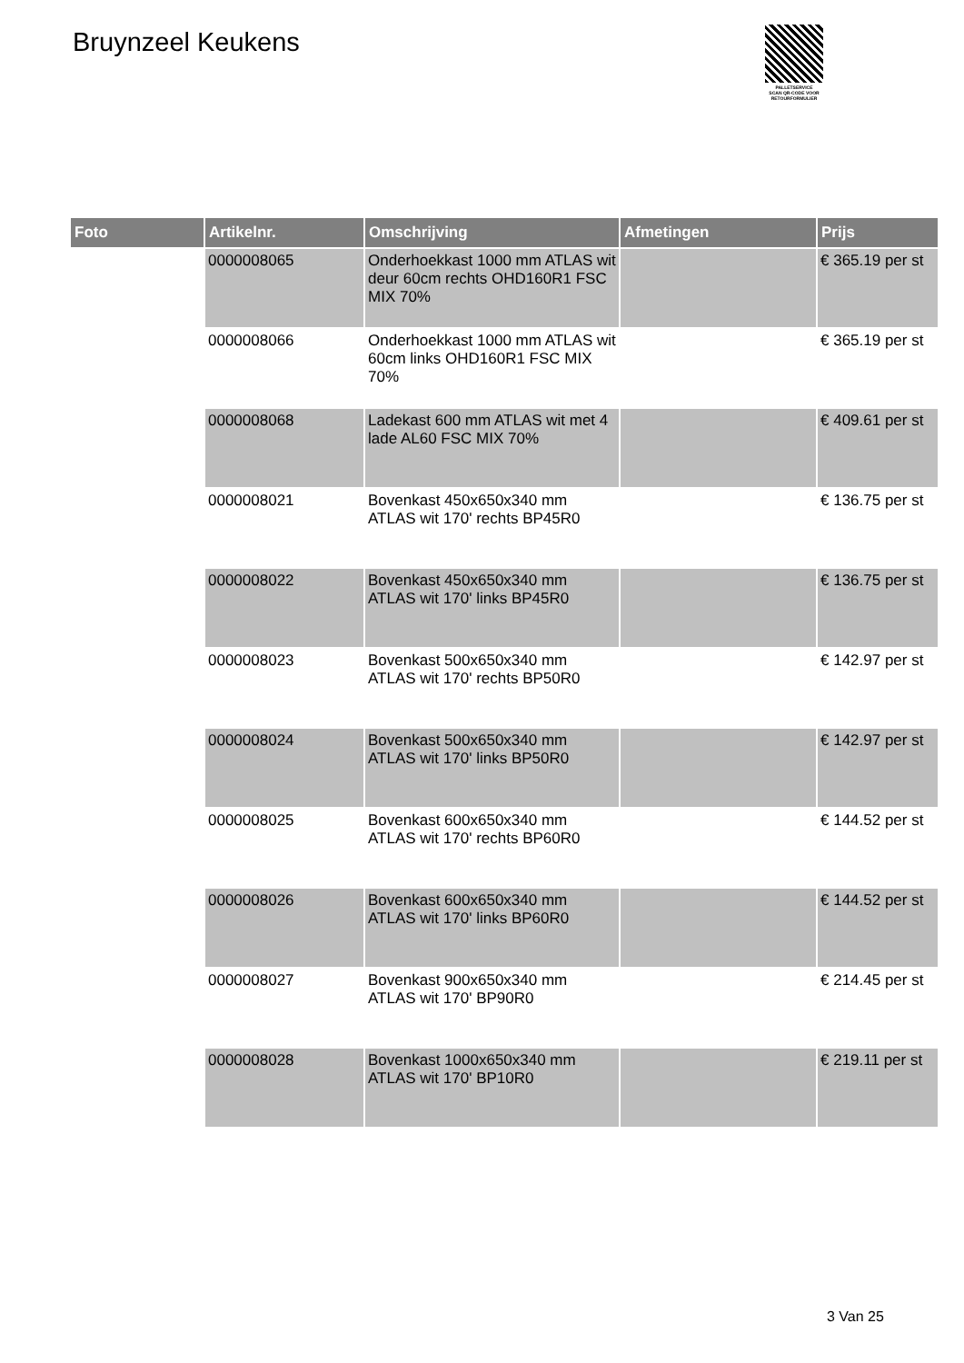Bruynzeel Keukens
PALLETSERVICE
SCAN QR-CODE VOOR RETOURFORMULIER
| Foto | Artikelnr. | Omschrijving | Afmetingen | Prijs |
| --- | --- | --- | --- | --- |
| | 0000008065 | Onderhoekkast 1000 mm ATLAS wit deur 60cm rechts OHD160R1 FSC MIX 70% | | € 365.19 per st |
| | 0000008066 | Onderhoekkast 1000 mm ATLAS wit 60cm links OHD160R1 FSC MIX 70% | | € 365.19 per st |
| | 0000008068 | Ladekast 600 mm ATLAS wit met 4 lade AL60 FSC MIX 70% | | € 409.61 per st |
| | 0000008021 | Bovenkast 450x650x340 mm ATLAS wit 170' rechts BP45R0 | | € 136.75 per st |
| | 0000008022 | Bovenkast 450x650x340 mm ATLAS wit 170' links BP45R0 | | € 136.75 per st |
| | 0000008023 | Bovenkast 500x650x340 mm ATLAS wit 170' rechts BP50R0 | | € 142.97 per st |
| | 0000008024 | Bovenkast 500x650x340 mm ATLAS wit 170' links BP50R0 | | € 142.97 per st |
| | 0000008025 | Bovenkast 600x650x340 mm ATLAS wit 170' rechts BP60R0 | | € 144.52 per st |
| | 0000008026 | Bovenkast 600x650x340 mm ATLAS wit 170' links BP60R0 | | € 144.52 per st |
| | 0000008027 | Bovenkast 900x650x340 mm ATLAS wit 170' BP90R0 | | € 214.45 per st |
| | 0000008028 | Bovenkast 1000x650x340 mm ATLAS wit 170' BP10R0 | | € 219.11 per st |
3 Van 25